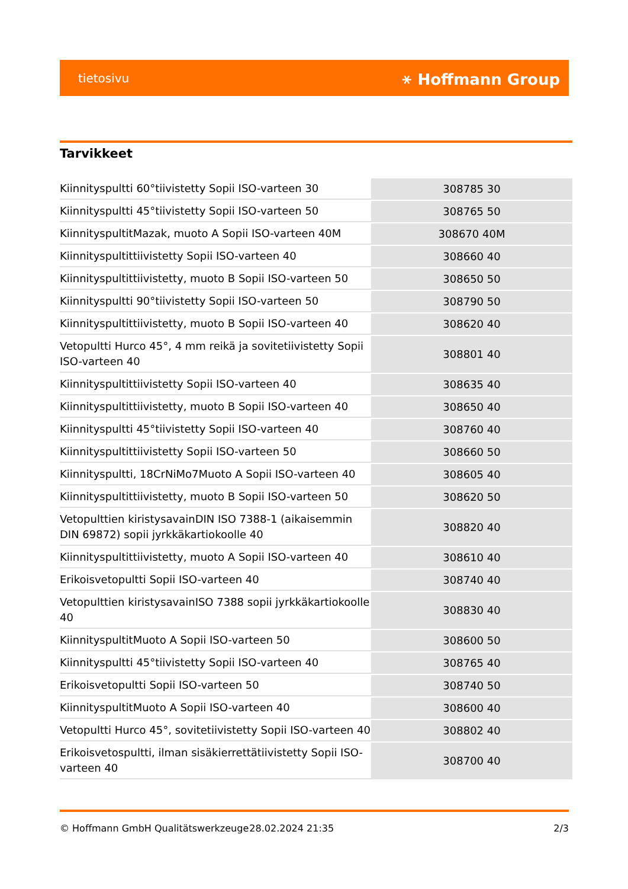tietosivu ⚹ Hoffmann Group
Tarvikkeet
| Kiinnityspultti 60°tiivistetty Sopii ISO-varteen 30 | 308785 30 |
| Kiinnityspultti 45°tiivistetty Sopii ISO-varteen 50 | 308765 50 |
| KiinnityspultitMazak, muoto A Sopii ISO-varteen 40M | 308670 40M |
| Kiinnityspultittiivistetty Sopii ISO-varteen 40 | 308660 40 |
| Kiinnityspultittiivistetty, muoto B Sopii ISO-varteen 50 | 308650 50 |
| Kiinnityspultti 90°tiivistetty Sopii ISO-varteen 50 | 308790 50 |
| Kiinnityspultittiivistetty, muoto B Sopii ISO-varteen 40 | 308620 40 |
| Vetopultti Hurco 45°, 4 mm reikä ja sovitetiivistetty Sopii ISO-varteen 40 | 308801 40 |
| Kiinnityspultittiivistetty Sopii ISO-varteen 40 | 308635 40 |
| Kiinnityspultittiivistetty, muoto B Sopii ISO-varteen 40 | 308650 40 |
| Kiinnityspultti 45°tiivistetty Sopii ISO-varteen 40 | 308760 40 |
| Kiinnityspultittiivistetty Sopii ISO-varteen 50 | 308660 50 |
| Kiinnityspultti, 18CrNiMo7Muoto A Sopii ISO-varteen 40 | 308605 40 |
| Kiinnityspultittiivistetty, muoto B Sopii ISO-varteen 50 | 308620 50 |
| Vetopulttien kiristysavainDIN ISO 7388-1 (aikaisemmin DIN 69872) sopii jyrkkäkartiokoolle 40 | 308820 40 |
| Kiinnityspultittiivistetty, muoto A Sopii ISO-varteen 40 | 308610 40 |
| Erikoisvetopultti Sopii ISO-varteen 40 | 308740 40 |
| Vetopulttien kiristysavainISO 7388 sopii jyrkkäkartiokoolle 40 | 308830 40 |
| KiinnityspultitMuoto A Sopii ISO-varteen 50 | 308600 50 |
| Kiinnityspultti 45°tiivistetty Sopii ISO-varteen 40 | 308765 40 |
| Erikoisvetopultti Sopii ISO-varteen 50 | 308740 50 |
| KiinnityspultitMuoto A Sopii ISO-varteen 40 | 308600 40 |
| Vetopultti Hurco 45°, sovitetiivistetty Sopii ISO-varteen 40 | 308802 40 |
| Erikoisvetospultti, ilman sisäkierrettätiivistetty Sopii ISO-varteen 40 | 308700 40 |
© Hoffmann GmbH Qualitätswerkzeuge 28.02.2024 21:35 2/3